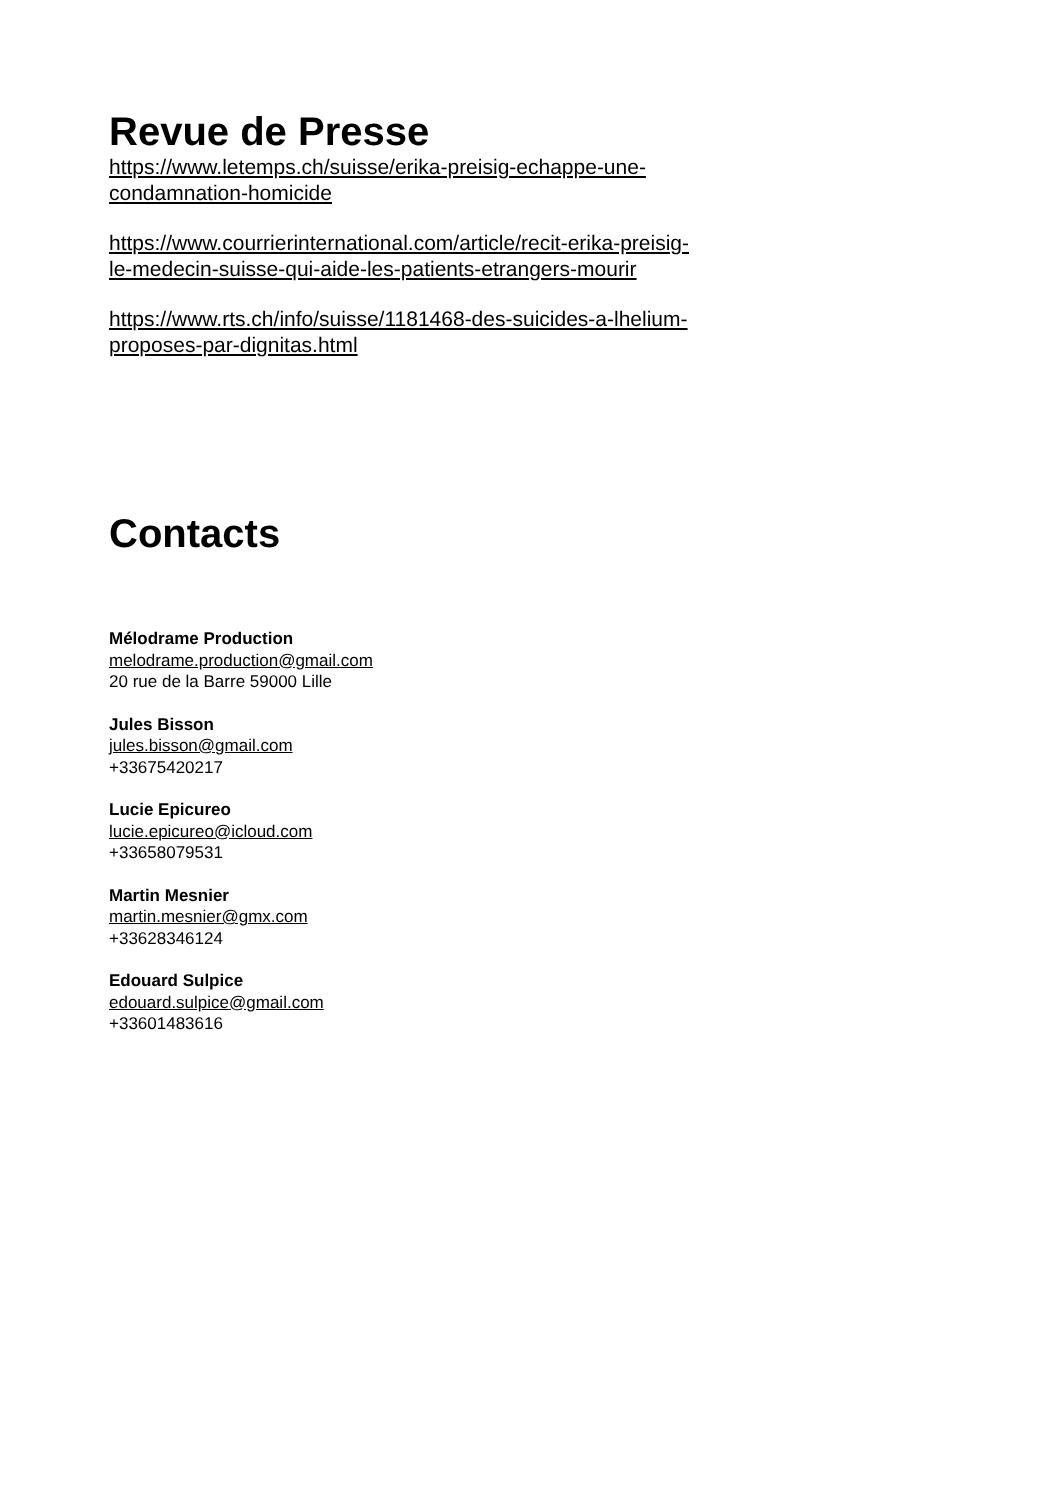Revue de Presse
https://www.letemps.ch/suisse/erika-preisig-echappe-une-
condamnation-homicide
https://www.courrierinternational.com/article/recit-erika-preisig-
le-medecin-suisse-qui-aide-les-patients-etrangers-mourir
https://www.rts.ch/info/suisse/1181468-des-suicides-a-lhelium-
proposes-par-dignitas.html
Contacts
Mélodrame Production
melodrame.production@gmail.com
20 rue de la Barre 59000 Lille
Jules Bisson
jules.bisson@gmail.com
+33675420217
Lucie Epicureo
lucie.epicureo@icloud.com
+33658079531
Martin Mesnier
martin.mesnier@gmx.com
+33628346124
Edouard Sulpice
edouard.sulpice@gmail.com
+33601483616